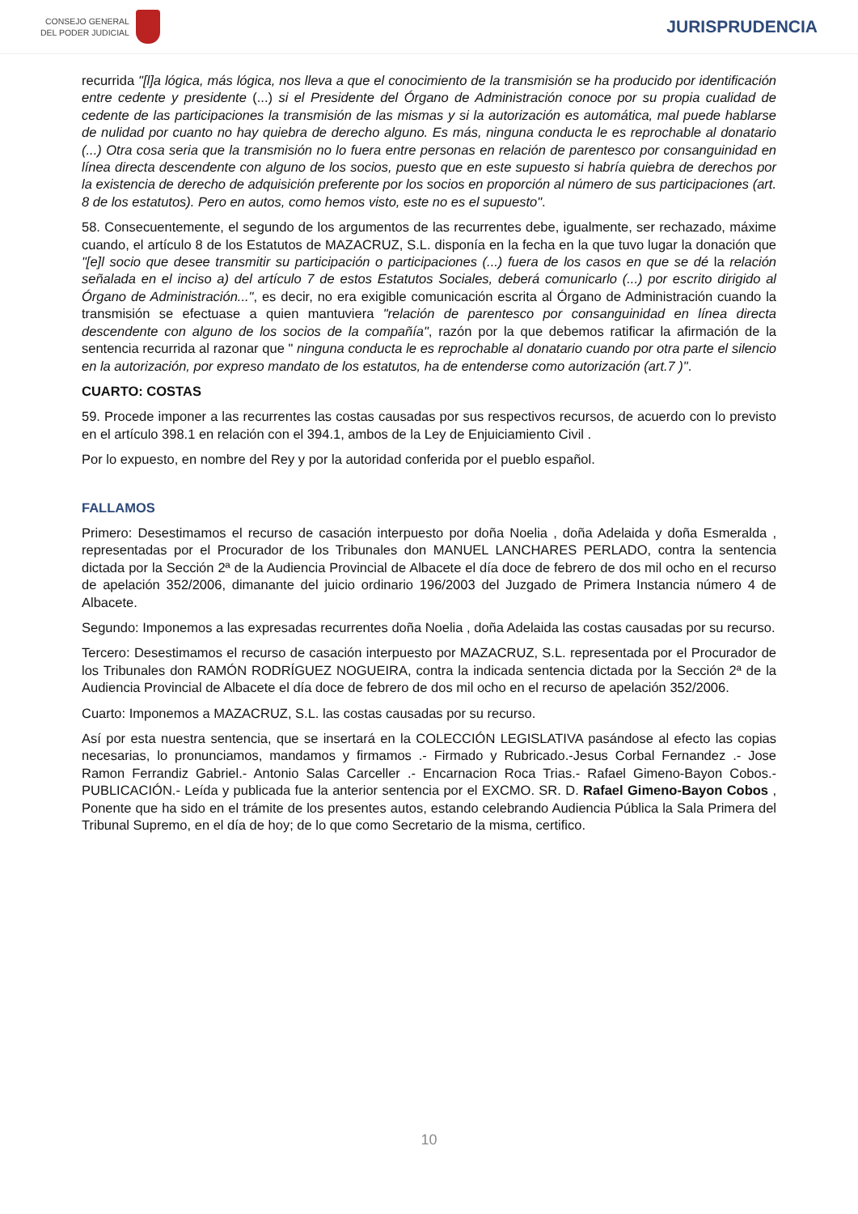CONSEJO GENERAL
DEL PODER JUDICIAL
JURISPRUDENCIA
recurrida "[l]a lógica, más lógica, nos lleva a que el conocimiento de la transmisión se ha producido por identificación entre cedente y presidente (...) si el Presidente del Órgano de Administración conoce por su propia cualidad de cedente de las participaciones la transmisión de las mismas y si la autorización es automática, mal puede hablarse de nulidad por cuanto no hay quiebra de derecho alguno. Es más, ninguna conducta le es reprochable al donatario (...) Otra cosa seria que la transmisión no lo fuera entre personas en relación de parentesco por consanguinidad en línea directa descendente con alguno de los socios, puesto que en este supuesto si habría quiebra de derechos por la existencia de derecho de adquisición preferente por los socios en proporción al número de sus participaciones (art. 8 de los estatutos). Pero en autos, como hemos visto, este no es el supuesto".
58. Consecuentemente, el segundo de los argumentos de las recurrentes debe, igualmente, ser rechazado, máxime cuando, el artículo 8 de los Estatutos de MAZACRUZ, S.L. disponía en la fecha en la que tuvo lugar la donación que "[e]l socio que desee transmitir su participación o participaciones (...) fuera de los casos en que se dé la relación señalada en el inciso a) del artículo 7 de estos Estatutos Sociales, deberá comunicarlo (...) por escrito dirigido al Órgano de Administración...", es decir, no era exigible comunicación escrita al Órgano de Administración cuando la transmisión se efectuase a quien mantuviera "relación de parentesco por consanguinidad en línea directa descendente con alguno de los socios de la compañía", razón por la que debemos ratificar la afirmación de la sentencia recurrida al razonar que " ninguna conducta le es reprochable al donatario cuando por otra parte el silencio en la autorización, por expreso mandato de los estatutos, ha de entenderse como autorización (art.7 )".
CUARTO: COSTAS
59. Procede imponer a las recurrentes las costas causadas por sus respectivos recursos, de acuerdo con lo previsto en el artículo 398.1 en relación con el 394.1, ambos de la Ley de Enjuiciamiento Civil .
Por lo expuesto, en nombre del Rey y por la autoridad conferida por el pueblo español.
FALLAMOS
Primero: Desestimamos el recurso de casación interpuesto por doña Noelia , doña Adelaida y doña Esmeralda , representadas por el Procurador de los Tribunales don MANUEL LANCHARES PERLADO, contra la sentencia dictada por la Sección 2ª de la Audiencia Provincial de Albacete el día doce de febrero de dos mil ocho en el recurso de apelación 352/2006, dimanante del juicio ordinario 196/2003 del Juzgado de Primera Instancia número 4 de Albacete.
Segundo: Imponemos a las expresadas recurrentes doña Noelia , doña Adelaida las costas causadas por su recurso.
Tercero: Desestimamos el recurso de casación interpuesto por MAZACRUZ, S.L. representada por el Procurador de los Tribunales don RAMÓN RODRÍGUEZ NOGUEIRA, contra la indicada sentencia dictada por la Sección 2ª de la Audiencia Provincial de Albacete el día doce de febrero de dos mil ocho en el recurso de apelación 352/2006.
Cuarto: Imponemos a MAZACRUZ, S.L. las costas causadas por su recurso.
Así por esta nuestra sentencia, que se insertará en la COLECCIÓN LEGISLATIVA pasándose al efecto las copias necesarias, lo pronunciamos, mandamos y firmamos .- Firmado y Rubricado.-Jesus Corbal Fernandez .- Jose Ramon Ferrandiz Gabriel.- Antonio Salas Carceller .- Encarnacion Roca Trias.- Rafael Gimeno-Bayon Cobos.- PUBLICACIÓN.- Leída y publicada fue la anterior sentencia por el EXCMO. SR. D. Rafael Gimeno-Bayon Cobos , Ponente que ha sido en el trámite de los presentes autos, estando celebrando Audiencia Pública la Sala Primera del Tribunal Supremo, en el día de hoy; de lo que como Secretario de la misma, certifico.
10